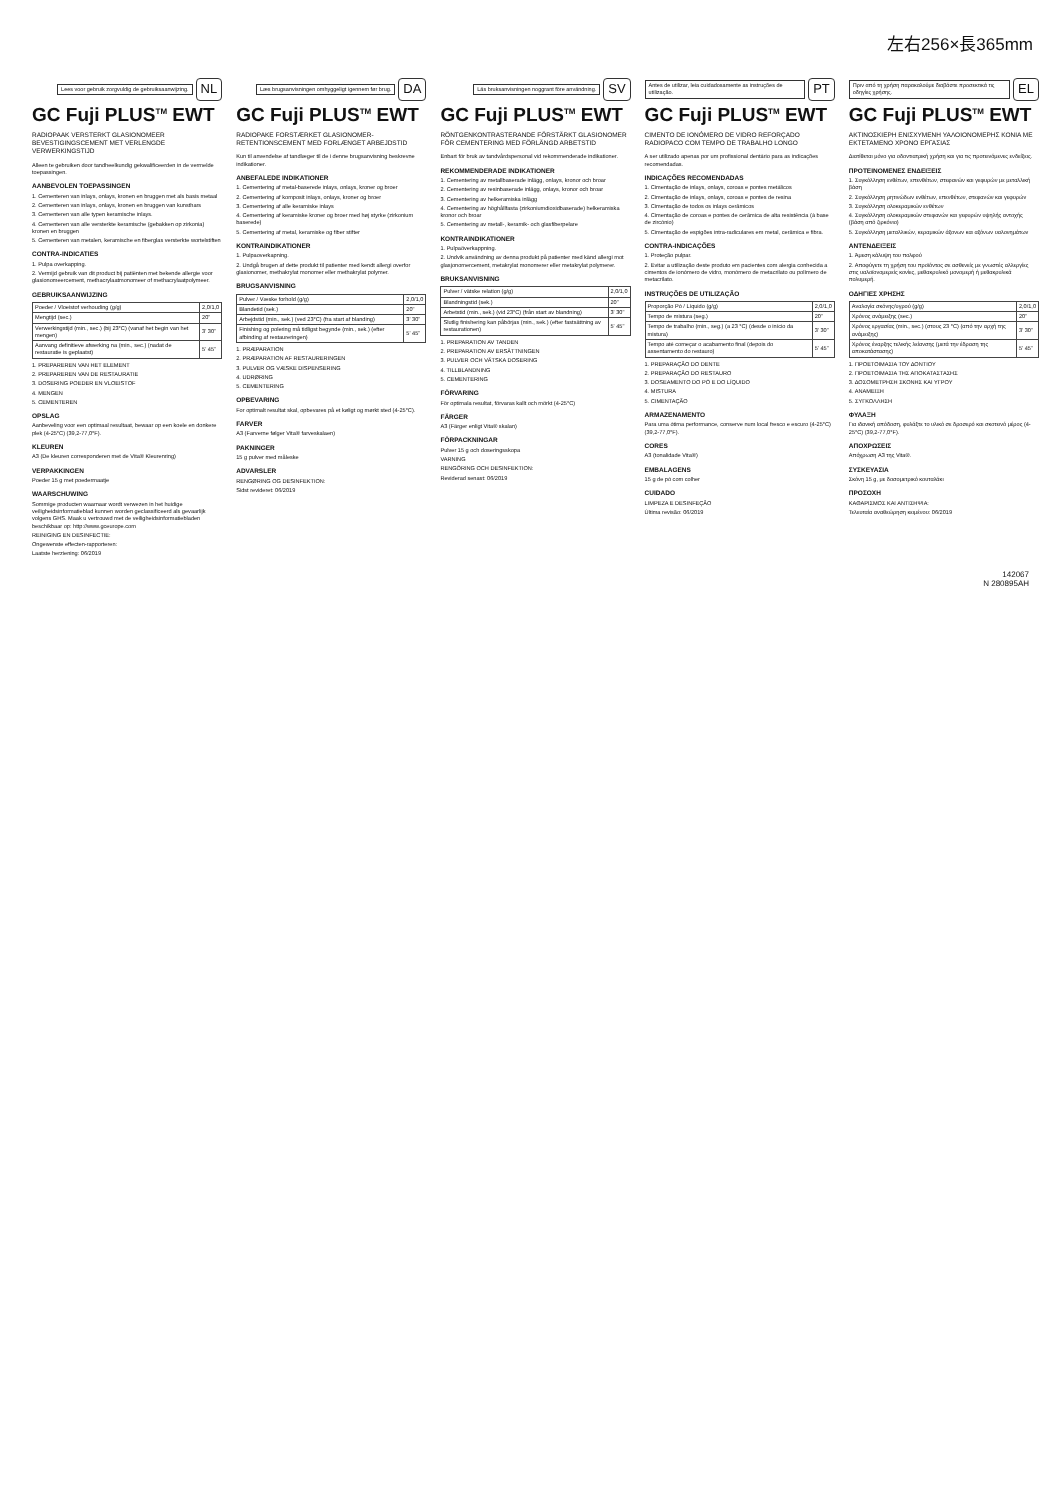左右256×長365mm
Lees voor gebruik zorgvuldig de gebruiksaanwijzing. NL
GC Fuji PLUS<sup>TM</sup> EWT
RADIOPAAK VERSTERKT GLASIONOMEER BEVESTIGINGSCEMENT MET VERLENGDE VERWERKINGSTIJD
Alleen te gebruiken door tandheelkundig gekwalificeerden in de vermelde toepassingen.
AANBEVOLEN TOEPASSINGEN
1. Cementeren van inlays, onlays, kronen en bruggen met als basis metaal
2. Cementeren van inlays, onlays, kronen en bruggen van kunsthars
3. Cementeren van alle typen keramische inlays.
4. Cementeren van alle versterkte keramische (gebakken op zirkonia) kronen en bruggen
5. Cementeren van metalen, keramische en fiberglas versterkte wortelstiften
CONTRA-INDICATIES
1. Pulpa overkapping.
2. Vermijd gebruik van dit product bij patiënten met bekende allergie voor glasionomeercement, methacrylaatmonomeer of methacrylaatpolymeer.
GEBRUIKSAANWIJZING
| Poeder / Vloeistof verhouding (g/g) | 2,0/1,0 |
| Mengtijd (sec.) | 20" |
| Verwerkingstijd (min., sec.) (bij 23°C) (vanaf het begin van het mengen) | 3' 30" |
| Aanvang definitieve afwerking na (min., sec.) (nadat de restauratie is geplaatst) | 5' 45" |
1. PREPAREREN VAN HET ELEMENT
2. PREPAREREN VAN DE RESTAURATIE
3. DOSERING POEDER EN VLOEISTOF
4. MENGEN
5. CEMENTEREN
OPSLAG
Aanbeveling voor een optimaal resultaat, bewaar op een koele en donkere plek (4-25°C) (39,2-77,0°F).
KLEUREN
A3 (De kleuren corresponderen met de Vita® Kleurenring)
VERPAKKINGEN
Poeder 15 g met poedermaatje
WAARSCHUWING
Sommige producten waarnaar wordt verwezen in het huidige veiligheidsinformatieblad kunnen worden geclassificeerd als gevaarlijk volgens GHS. Maak u vertrouwd met de veiligheidsinformatiebladen beschikbaar op: http://www.gceurope.com
REINIGING EN DESINFECTIE:
Ongewenste effecten-rapporteren:
Laatste herziening: 06/2019
Læs brugsanvisningen omhyggeligt igennem før brug. DA
GC Fuji PLUS<sup>TM</sup> EWT
RADIOPAKE FORSTÆRKET GLASIONOMER-RETENTIONSCEMENT MED FORLÆNGET ARBEJDSTID
Kun til anvendelse af tandlæger til de i denne brugsanvisning beskrevne indikationer.
ANBEFALEDE INDIKATIONER
1. Cementering af metal-baserede inlays, onlays, kroner og broer
2. Cementering af komposit inlays, onlays, kroner og broer
3. Cementering af alle keramiske inlays
4. Cementering af keramiske kroner og broer med høj styrke (zirkonium baserede)
5. Cementering af metal, keramiske og fiber stifter
KONTRAINDIKATIONER
1. Pulpaoverkapning.
2. Undgå brugen af dette produkt til patienter med kendt allergi overfor glasionomer, methakrylat monomer eller methakrylat polymer.
BRUGSANVISNING
| Pulver / Væske forhold (g/g) | 2,0/1,0 |
| Blandetid (sek.) | 20" |
| Arbejdstid (min., sek.) (ved 23°C) (fra start af blanding) | 3' 30" |
| Finishing og polering må tidligst begynde (min., sek.) (efter afbinding af restaureringen) | 5' 45" |
1. PRÆPARATION
2. PRÆPARATION AF RESTAURERINGEN
3. PULVER OG VÆSKE DISPENSERING
4. UDRØRING
5. CEMENTERING
OPBEVARING
For optimalt resultat skal, opbevares på et køligt og mørkt sted (4-25°C).
FARVER
A3 (Farverne følger Vita® farveskalaen)
PAKNINGER
15 g pulver med måleske
ADVARSLER
RENGØRING OG DESINFEKTION:
Sidst revideret: 06/2019
Läs bruksanvisningen noggrant före användning. SV
GC Fuji PLUS<sup>TM</sup> EWT
RÖNTGENKONTRASTERANDE FÖRSTÄRKT GLASIONOMER FÖR CEMENTERING MED FÖRLÄNGD ARBETSTID
Enbart för bruk av tandvårdspersonal vid rekommenderade indikationer.
REKOMMENDERADE INDIKATIONER
1. Cementering av metallbaserade inlägg, onlays, kronor och broar
2. Cementering av resinbaserade inlägg, onlays, kronor och broar
3. Cementering av helkeramiska inlägg
4. Cementering av höghållfasta (zirkoniumdioxidbaserade) helkeramiska kronor och broar
5. Cementering av metall-, keramik- och glasfiberpelare
KONTRAINDIKATIONER
1. Pulpaöverkappning.
2. Undvik användning av denna produkt på patienter med känd allergi mot glasjonomercement, metakrylat monomerer eller metakrylat polymerer.
BRUKSANVISNING
| Pulver / vätske relation (g/g) | 2,0/1,0 |
| Blandningstid (sek.) | 20" |
| Arbetstid (min., sek.) (vid 23°C) (från start av blandning) | 3' 30" |
| Slutlig finishering kan påbörjas (min., sek.) (efter fastsättning av restaurationen) | 5' 45" |
1. PREPARATION AV TANDEN
2. PREPARATION AV ERSÄTTNINGEN
3. PULVER OCH VÄTSKA DOSERING
4. TILLBLANDNING
5. CEMENTERING
FÖRVARING
För optimala resultat, förvaras kallt och mörkt (4-25°C)
FÄRGER
A3 (Färger enligt Vita® skalan)
FÖRPACKNINGAR
Pulver 15 g och doseringsskopa
VARNING
RENGÖRING OCH DESINFEKTION:
Reviderad senast: 06/2019
Antes de utilizar, leia cuidadosamente as instruções de utilização. PT
GC Fuji PLUS<sup>TM</sup> EWT
CIMENTO DE IONÓMERO DE VIDRO REFORÇADO RADIOPACO COM TEMPO DE TRABALHO LONGO
A ser utilizado apenas por um profissional dentário para as indicações recomendadas.
INDICAÇÕES RECOMENDADAS
1. Cimentação de inlays, onlays, coroas e pontes metálicos
2. Cimentação de inlays, onlays, coroas e pontes de resina
3. Cimentação de todos os inlays cerâmicos
4. Cimentação de coroas e pontes de cerâmica de alta resistência (à base de zircónio)
5. Cimentação de espigões intra-radiculares em metal, cerâmica e fibra.
CONTRA-INDICAÇÕES
1. Proteção pulpar.
2. Evitar a utilização deste produto em pacientes com alergia conhecida a cimentos de ionómero de vidro, monómero de metacrilato ou polímero de metacrilato.
INSTRUÇÕES DE UTILIZAÇÃO
| Proporção Pó / Líquido (g/g) | 2,0/1,0 |
| Tempo de mistura (seg.) | 20" |
| Tempo de trabalho (min., seg.) (a 23 °C) (desde o início da mistura) | 3' 30" |
| Tempo até começar o acabamento final (depois do assentamento do restauro) | 5' 45" |
1. PREPARAÇÃO DO DENTE
2. PREPARAÇÃO DO RESTAURO
3. DOSEAMENTO DO PÓ E DO LÍQUIDO
4. MISTURA
5. CIMENTAÇÃO
ARMAZENAMENTO
Para uma ótima performance, conserve num local fresco e escuro (4-25°C) (39,2-77,0°F).
CORES
A3 (tonalidade Vita®)
EMBALAGENS
15 g de pó com colher
CUIDADO
LIMPEZA E DESINFEÇÃO
Última revisão: 06/2019
Πριν από τη χρήση παρακαλούμε διαβάστε προσεκτικά τις οδηγίες χρήσης. EL
GC Fuji PLUS<sup>TM</sup> EWT
ΑΚΤΙΝΟΣΚΙΕΡΗ ΕΝΙΣΧΥΜΕΝΗ ΥΑΛΟΙΟΝΟΜΕΡΗΣ ΚΟΝΙΑ ΜΕ ΕΚΤΕΤΑΜΕΝΟ ΧΡΟΝΟ ΕΡΓΑΣΙΑΣ
Διατίθεται μόνο για οδοντιατρική χρήση και για τις προτεινόμενες ενδείξεις.
ΠΡΟΤΕΙΝΟΜΕΝΕΣ ΕΝΔΕΙΞΕΙΣ
1. Συγκόλληση ενθέτων, επενθέτων, στεφανών και γεφυρών με μεταλλική βάση
2. Συγκόλληση ρητινώδων ενθέτων, επενθέτων, στεφανών και γεφυρών
3. Συγκόλληση ολοκεραμικών ενθέτων
4. Συγκόλληση ολοκεραμικών στεφανών και γεφυρών υψηλής αντοχής (βάση από ζιρκόνιο)
5. Συγκόλληση μεταλλικών, κεραμικών άξονων και αξόνων υαλονημάτων
ΑΝΤΕΝΔΕΙΞΕΙΣ
1. Άμεση κάλυψη του πολφού
2. Αποφύγετε τη χρήση του προϊόντος σε ασθενείς με γνωστές αλλεργίες στις υαλοϊονομερείς κονίες, μεθακρυλικό μονομερή ή μεθακρυλικά πολυμερή.
ΟΔΗΓΙΕΣ ΧΡΗΣΗΣ
| Αναλογία σκόνης/υγρού (g/g) | 2,0/1,0 |
| Χρόνος ανάμειξης (sec.) | 20" |
| Χρόνος εργασίας (min., sec.) (στους 23 °C) (από την αρχή της ανάμειξης) | 3' 30" |
| Χρόνος έναρξης τελικής λείανσης (μετά την έδραση της αποκατάστασης) | 5' 45" |
1. ΠΡΟΕΤΟΙΜΑΣΙΑ ΤΟΥ ΔΟΝΤΙΟΥ
2. ΠΡΟΕΤΟΙΜΑΣΙΑ ΤΗΣ ΑΠΟΚΑΤΑΣΤΑΣΗΣ
3. ΔΟΣΟΜΕΤΡΗΣΗ ΣΚΟΝΗΣ ΚΑΙ ΥΓΡΟΥ
4. ΑΝΑΜΕΙΞΗ
5. ΣΥΓΚΟΛΛΗΣΗ
ΦΥΛΑΞΗ
Για ιδανική απόδοση, φυλάξτε το υλικό σε δροσερό και σκοτεινό μέρος (4-25°C) (39,2-77,0°F).
ΑΠΟΧΡΩΣΕΙΣ
Απόχρωση A3 της Vita®.
ΣΥΣΚΕΥΑΣΙΑ
Σκόνη 15 g, με δοσομετρικό κουταλάκι
ΠΡΟΣΟΧΗ
ΚΑΘΑΡΙΣΜΟΣ ΚΑΙ ΑΝΤΙΣΗΨΙΑ:
Τελευταία αναθεώρηση κειμένου: 06/2019
142067
N 280895AH